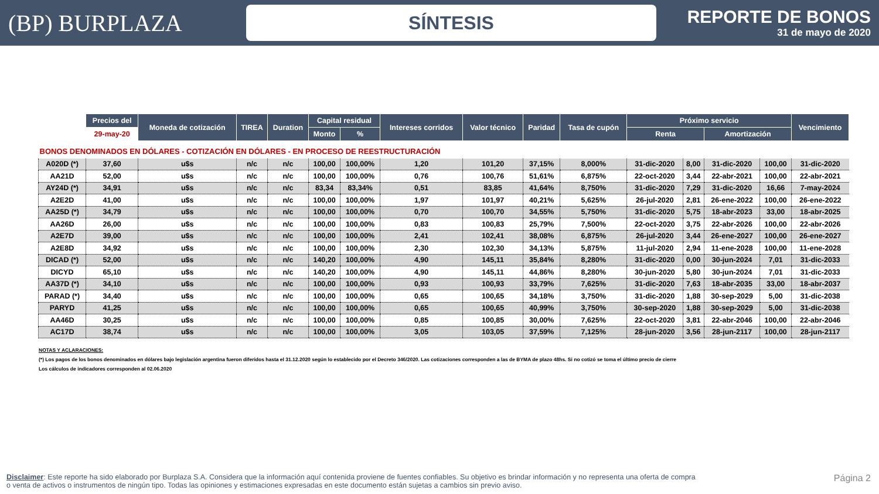(BP) BURPLAZA
SÍNTESIS
REPORTE DE BONOS
31 de mayo de 2020
| | Precios del | Moneda de cotización | TIREA | Duration | Capital residual | | Intereses corridos | Valor técnico | Paridad | Tasa de cupón | Próximo servicio | | | | Vencimiento |
| --- | --- | --- | --- | --- | --- | --- | --- | --- | --- | --- | --- | --- | --- | --- | --- |
| | 29-may-20 | | | | Monto | % | | | | | Renta | | Amortización | | |
| BONOS DENOMINADOS EN DÓLARES - COTIZACIÓN EN DÓLARES - EN PROCESO DE REESTRUCTURACIÓN | | | | | | | | | | | | | | | |
| A020D (*) | 37,60 | u$s | n/c | n/c | 100,00 | 100,00% | 1,20 | 101,20 | 37,15% | 8,000% | 31-dic-2020 | 8,00 | 31-dic-2020 | 100,00 | 31-dic-2020 |
| AA21D | 52,00 | u$s | n/c | n/c | 100,00 | 100,00% | 0,76 | 100,76 | 51,61% | 6,875% | 22-oct-2020 | 3,44 | 22-abr-2021 | 100,00 | 22-abr-2021 |
| AY24D (*) | 34,91 | u$s | n/c | n/c | 83,34 | 83,34% | 0,51 | 83,85 | 41,64% | 8,750% | 31-dic-2020 | 7,29 | 31-dic-2020 | 16,66 | 7-may-2024 |
| A2E2D | 41,00 | u$s | n/c | n/c | 100,00 | 100,00% | 1,97 | 101,97 | 40,21% | 5,625% | 26-jul-2020 | 2,81 | 26-ene-2022 | 100,00 | 26-ene-2022 |
| AA25D (*) | 34,79 | u$s | n/c | n/c | 100,00 | 100,00% | 0,70 | 100,70 | 34,55% | 5,750% | 31-dic-2020 | 5,75 | 18-abr-2023 | 33,00 | 18-abr-2025 |
| AA26D | 26,00 | u$s | n/c | n/c | 100,00 | 100,00% | 0,83 | 100,83 | 25,79% | 7,500% | 22-oct-2020 | 3,75 | 22-abr-2026 | 100,00 | 22-abr-2026 |
| A2E7D | 39,00 | u$s | n/c | n/c | 100,00 | 100,00% | 2,41 | 102,41 | 38,08% | 6,875% | 26-jul-2020 | 3,44 | 26-ene-2027 | 100,00 | 26-ene-2027 |
| A2E8D | 34,92 | u$s | n/c | n/c | 100,00 | 100,00% | 2,30 | 102,30 | 34,13% | 5,875% | 11-jul-2020 | 2,94 | 11-ene-2028 | 100,00 | 11-ene-2028 |
| DICAD (*) | 52,00 | u$s | n/c | n/c | 140,20 | 100,00% | 4,90 | 145,11 | 35,84% | 8,280% | 31-dic-2020 | 0,00 | 30-jun-2024 | 7,01 | 31-dic-2033 |
| DICYD | 65,10 | u$s | n/c | n/c | 140,20 | 100,00% | 4,90 | 145,11 | 44,86% | 8,280% | 30-jun-2020 | 5,80 | 30-jun-2024 | 7,01 | 31-dic-2033 |
| AA37D (*) | 34,10 | u$s | n/c | n/c | 100,00 | 100,00% | 0,93 | 100,93 | 33,79% | 7,625% | 31-dic-2020 | 7,63 | 18-abr-2035 | 33,00 | 18-abr-2037 |
| PARAD (*) | 34,40 | u$s | n/c | n/c | 100,00 | 100,00% | 0,65 | 100,65 | 34,18% | 3,750% | 31-dic-2020 | 1,88 | 30-sep-2029 | 5,00 | 31-dic-2038 |
| PARYD | 41,25 | u$s | n/c | n/c | 100,00 | 100,00% | 0,65 | 100,65 | 40,99% | 3,750% | 30-sep-2020 | 1,88 | 30-sep-2029 | 5,00 | 31-dic-2038 |
| AA46D | 30,25 | u$s | n/c | n/c | 100,00 | 100,00% | 0,85 | 100,85 | 30,00% | 7,625% | 22-oct-2020 | 3,81 | 22-abr-2046 | 100,00 | 22-abr-2046 |
| AC17D | 38,74 | u$s | n/c | n/c | 100,00 | 100,00% | 3,05 | 103,05 | 37,59% | 7,125% | 28-jun-2020 | 3,56 | 28-jun-2117 | 100,00 | 28-jun-2117 |
NOTAS Y ACLARACIONES:
(*) Los pagos de los bonos denominados en dólares bajo legislación argentina fueron diferidos hasta el 31.12.2020 según lo establecido por el Decreto 346/2020. Las cotizaciones corresponden a las de BYMA de plazo 48hs. Si no cotizó se toma el último precio de cierre
Los cálculos de indicadores corresponden al 02.06.2020
Disclaimer: Este reporte ha sido elaborado por Burplaza S.A. Considera que la información aquí contenida proviene de fuentes confiables. Su objetivo es brindar información y no representa una oferta de compra o venta de activos o instrumentos de ningún tipo. Todas las opiniones y estimaciones expresadas en este documento están sujetas a cambios sin previo aviso.
Página 2